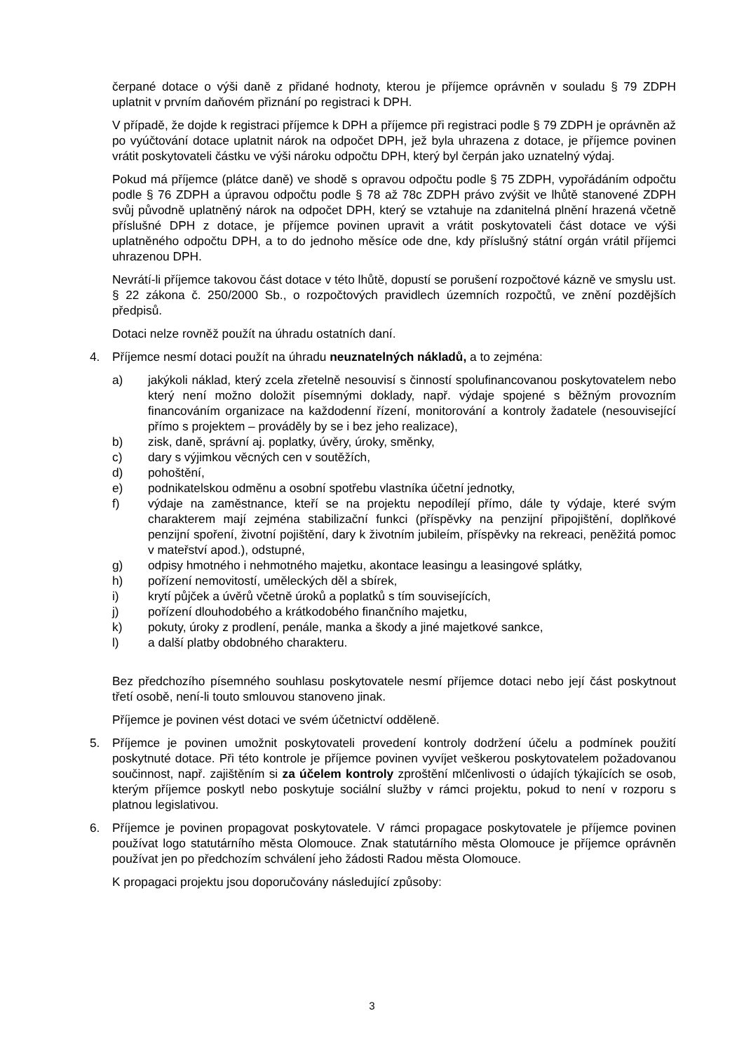čerpané dotace o výši daně z přidané hodnoty, kterou je příjemce oprávněn v souladu § 79 ZDPH uplatnit v prvním daňovém přiznání po registraci k DPH.
V případě, že dojde k registraci příjemce k DPH a příjemce při registraci podle § 79 ZDPH je oprávněn až po vyúčtování dotace uplatnit nárok na odpočet DPH, jež byla uhrazena z dotace, je příjemce povinen vrátit poskytovateli částku ve výši nároku odpočtu DPH, který byl čerpán jako uznatelný výdaj.
Pokud má příjemce (plátce daně) ve shodě s opravou odpočtu podle § 75 ZDPH, vypořádáním odpočtu podle § 76 ZDPH a úpravou odpočtu podle § 78 až 78c ZDPH právo zvýšit ve lhůtě stanovené ZDPH svůj původně uplatněný nárok na odpočet DPH, který se vztahuje na zdanitelná plnění hrazená včetně příslušné DPH z dotace, je příjemce povinen upravit a vrátit poskytovateli část dotace ve výši uplatněného odpočtu DPH, a to do jednoho měsíce ode dne, kdy příslušný státní orgán vrátil příjemci uhrazenou DPH.
Nevrátí-li příjemce takovou část dotace v této lhůtě, dopustí se porušení rozpočtové kázně ve smyslu ust. § 22 zákona č. 250/2000 Sb., o rozpočtových pravidlech územních rozpočtů, ve znění pozdějších předpisů.
Dotaci nelze rovněž použít na úhradu ostatních daní.
4. Příjemce nesmí dotaci použít na úhradu neuznatelných nákladů, a to zejména:
a) jakýkoli náklad, který zcela zřetelně nesouvisí s činností spolufinancovanou poskytovatelem nebo který není možno doložit písemnými doklady, např. výdaje spojené s běžným provozním financováním organizace na každodenní řízení, monitorování a kontroly žadatele (nesouvisející přímo s projektem – prováděly by se i bez jeho realizace),
b) zisk, daně, správní aj. poplatky, úvěry, úroky, směnky,
c) dary s výjimkou věcných cen v soutěžích,
d) pohoštění,
e) podnikatelskou odměnu a osobní spotřebu vlastníka účetní jednotky,
f) výdaje na zaměstnance, kteří se na projektu nepodílejí přímo, dále ty výdaje, které svým charakterem mají zejména stabilizační funkci (příspěvky na penzijní připojištění, doplňkové penzijní spoření, životní pojištění, dary k životním jubileím, příspěvky na rekreaci, peněžitá pomoc v mateřství apod.), odstupné,
g) odpisy hmotného i nehmotného majetku, akontace leasingu a leasingové splátky,
h) pořízení nemovitostí, uměleckých děl a sbírek,
i) krytí půjček a úvěrů včetně úroků a poplatků s tím souvisejících,
j) pořízení dlouhodobého a krátkodobého finančního majetku,
k) pokuty, úroky z prodlení, penále, manka a škody a jiné majetkové sankce,
l) a další platby obdobného charakteru.
Bez předchozího písemného souhlasu poskytovatele nesmí příjemce dotaci nebo její část poskytnout třetí osobě, není-li touto smlouvou stanoveno jinak.
Příjemce je povinen vést dotaci ve svém účetnictví odděleně.
5. Příjemce je povinen umožnit poskytovateli provedení kontroly dodržení účelu a podmínek použití poskytnuté dotace. Při této kontrole je příjemce povinen vyvíjet veškerou poskytovatelem požadovanou součinnost, např. zajištěním si za účelem kontroly zproštění mlčenlivosti o údajích týkajících se osob, kterým příjemce poskytl nebo poskytuje sociální služby v rámci projektu, pokud to není v rozporu s platnou legislativou.
6. Příjemce je povinen propagovat poskytovatele. V rámci propagace poskytovatele je příjemce povinen používat logo statutárního města Olomouce. Znak statutárního města Olomouce je příjemce oprávněn používat jen po předchozím schválení jeho žádosti Radou města Olomouce.
K propagaci projektu jsou doporučovány následující způsoby:
3